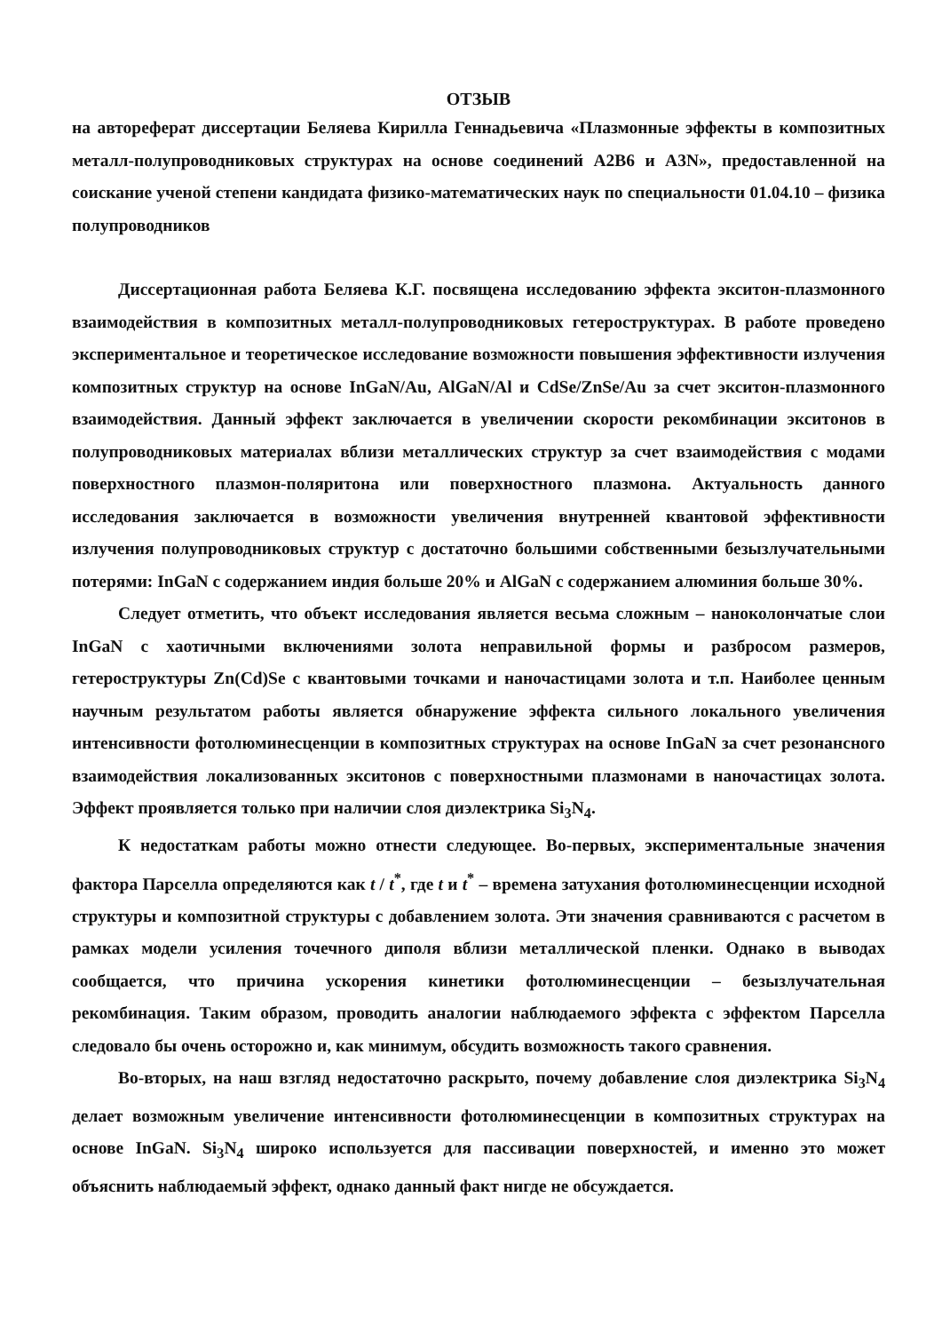ОТЗЫВ
на автореферат диссертации Беляева Кирилла Геннадьевича «Плазмонные эффекты в композитных металл-полупроводниковых структурах на основе соединений A2B6 и A3N», предоставленной на соискание ученой степени кандидата физико-математических наук по специальности 01.04.10 – физика полупроводников
Диссертационная работа Беляева К.Г. посвящена исследованию эффекта экситон-плазмонного взаимодействия в композитных металл-полупроводниковых гетероструктурах. В работе проведено экспериментальное и теоретическое исследование возможности повышения эффективности излучения композитных структур на основе InGaN/Au, AlGaN/Al и CdSe/ZnSe/Au за счет экситон-плазмонного взаимодействия. Данный эффект заключается в увеличении скорости рекомбинации экситонов в полупроводниковых материалах вблизи металлических структур за счет взаимодействия с модами поверхностного плазмон-поляритона или поверхностного плазмона. Актуальность данного исследования заключается в возможности увеличения внутренней квантовой эффективности излучения полупроводниковых структур с достаточно большими собственными безызлучательными потерями: InGaN с содержанием индия больше 20% и AlGaN с содержанием алюминия больше 30%.
Следует отметить, что объект исследования является весьма сложным – наноколончатые слои InGaN с хаотичными включениями золота неправильной формы и разбросом размеров, гетероструктуры Zn(Cd)Se с квантовыми точками и наночастицами золота и т.п. Наиболее ценным научным результатом работы является обнаружение эффекта сильного локального увеличения интенсивности фотолюминесценции в композитных структурах на основе InGaN за счет резонансного взаимодействия локализованных экситонов с поверхностными плазмонами в наночастицах золота. Эффект проявляется только при наличии слоя диэлектрика Si<sub>3</sub>N<sub>4</sub>.
К недостаткам работы можно отнести следующее. Во-первых, экспериментальные значения фактора Парселла определяются как t / t<sup>*</sup>, где t и t<sup>*</sup> – времена затухания фотолюминесценции исходной структуры и композитной структуры с добавлением золота. Эти значения сравниваются с расчетом в рамках модели усиления точечного диполя вблизи металлической пленки. Однако в выводах сообщается, что причина ускорения кинетики фотолюминесценции – безызлучательная рекомбинация. Таким образом, проводить аналогии наблюдаемого эффекта с эффектом Парселла следовало бы очень осторожно и, как минимум, обсудить возможность такого сравнения.
Во-вторых, на наш взгляд недостаточно раскрыто, почему добавление слоя диэлектрика Si<sub>3</sub>N<sub>4</sub> делает возможным увеличение интенсивности фотолюминесценции в композитных структурах на основе InGaN. Si<sub>3</sub>N<sub>4</sub> широко используется для пассивации поверхностей, и именно это может объяснить наблюдаемый эффект, однако данный факт нигде не обсуждается.